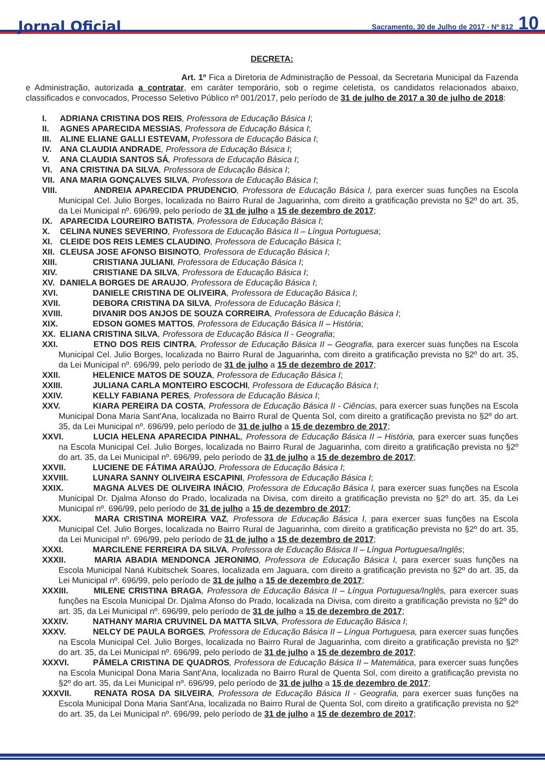Jornal Oficial Sacramento, 30 de Julho de 2017 - Nº 812 10
DECRETA:
Art. 1º Fica a Diretoria de Administração de Pessoal, da Secretaria Municipal da Fazenda e Administração, autorizada a contratar, em caráter temporário, sob o regime celetista, os candidatos relacionados abaixo, classificados e convocados, Processo Seletivo Público nº 001/2017, pelo período de 31 de julho de 2017 a 30 de julho de 2018:
I. ADRIANA CRISTINA DOS REIS, Professora de Educação Básica I;
II. AGNES APARECIDA MESSIAS, Professora de Educação Básica I;
III. ALINE ELIANE GALLI ESTEVAM, Professora de Educação Básica I;
IV. ANA CLAUDIA ANDRADE, Professora de Educação Básica I;
V. ANA CLAUDIA SANTOS SÁ, Professora de Educação Básica I;
VI. ANA CRISTINA DA SILVA, Professora de Educação Básica I;
VII. ANA MARIA GONÇALVES SILVA, Professora de Educação Básica I;
VIII. ANDREIA APARECIDA PRUDENCIO, Professora de Educação Básica I, para exercer suas funções na Escola Municipal Cel. Julio Borges, localizada no Bairro Rural de Jaguarinha, com direito a gratificação prevista no §2º do art. 35, da Lei Municipal nº. 696/99, pelo período de 31 de julho a 15 de dezembro de 2017;
IX. APARECIDA LOUREIRO BATISTA, Professora de Educação Básica I;
X. CELINA NUNES SEVERINO, Professora de Educação Básica II – Língua Portuguesa;
XI. CLEIDE DOS REIS LEMES CLAUDINO, Professora de Educação Básica I;
XII. CLEUSA JOSE AFONSO BISINOTO, Professora de Educação Básica I;
XIII. CRISTIANA JULIANI, Professora de Educação Básica I;
XIV. CRISTIANE DA SILVA, Professora de Educação Básica I;
XV. DANIELA BORGES DE ARAUJO, Professora de Educação Básica I;
XVI. DANIELE CRISTINA DE OLIVEIRA, Professora de Educação Básica I;
XVII. DEBORA CRISTINA DA SILVA, Professora de Educação Básica I;
XVIII. DIVANIR DOS ANJOS DE SOUZA CORREIRA, Professora de Educação Básica I;
XIX. EDSON GOMES MATTOS, Professora de Educação Básica II – História;
XX. ELIANA CRISTINA SILVA, Professora de Educação Básica II - Geografia;
XXI. ETNO DOS REIS CINTRA, Professor de Educação Básica II – Geografia, para exercer suas funções na Escola Municipal Cel. Julio Borges, localizada no Bairro Rural de Jaguarinha, com direito a gratificação prevista no §2º do art. 35, da Lei Municipal nº. 696/99, pelo período de 31 de julho a 15 de dezembro de 2017;
XXII. HELENICE MATOS DE SOUZA, Professora de Educação Básica I;
XXIII. JULIANA CARLA MONTEIRO ESCOCHI, Professora de Educação Básica I;
XXIV. KELLY FABIANA PERES, Professora de Educação Básica I;
XXV. KIARA PEREIRA DA COSTA, Professora de Educação Básica II - Ciências, para exercer suas funções na Escola Municipal Dona Maria Sant'Ana, localizada no Bairro Rural de Quenta Sol, com direito a gratificação prevista no §2º do art. 35, da Lei Municipal nº. 696/99, pelo período de 31 de julho a 15 de dezembro de 2017;
XXVI. LUCIA HELENA APARECIDA PINHAL, Professora de Educação Básica II – História, para exercer suas funções na Escola Municipal Cel. Julio Borges, localizada no Bairro Rural de Jaguarinha, com direito a gratificação prevista no §2º do art. 35, da Lei Municipal nº. 696/99, pelo período de 31 de julho a 15 de dezembro de 2017;
XXVII. LUCIENE DE FÁTIMA ARAÚJO, Professora de Educação Básica I;
XXVIII. LUNARA SANNY OLIVEIRA ESCAPINI, Professora de Educação Básica I;
XXIX. MAGNA ALVES DE OLIVEIRA INÁCIO, Professora de Educação Básica I, para exercer suas funções na Escola Municipal Dr. Djalma Afonso do Prado, localizada na Divisa, com direito a gratificação prevista no §2º do art. 35, da Lei Municipal nº. 696/99, pelo período de 31 de julho a 15 de dezembro de 2017;
XXX. MARA CRISTINA MOREIRA VAZ, Professora de Educação Básica I, para exercer suas funções na Escola Municipal Cel. Julio Borges, localizada no Bairro Rural de Jaguarinha, com direito a gratificação prevista no §2º do art. 35, da Lei Municipal nº. 696/99, pelo período de 31 de julho a 15 de dezembro de 2017;
XXXI. MARCILENE FERREIRA DA SILVA, Professora de Educação Básica II – Língua Portuguesa/Inglês;
XXXII. MARIA ABADIA MENDONCA JERONIMO, Professora de Educação Básica I, para exercer suas funções na Escola Municipal Naná Kubitschek Soares, localizada em Jaguara, com direito a gratificação prevista no §2º do art. 35, da Lei Municipal nº. 696/99, pelo período de 31 de julho a 15 de dezembro de 2017;
XXXIII. MILENE CRISTINA BRAGA, Professora de Educação Básica II – Língua Portuguesa/Inglês, para exercer suas funções na Escola Municipal Dr. Djalma Afonso do Prado, localizada na Divisa, com direito a gratificação prevista no §2º do art. 35, da Lei Municipal nº. 696/99, pelo período de 31 de julho a 15 de dezembro de 2017;
XXXIV. NATHANY MARIA CRUVINEL DA MATTA SILVA, Professora de Educação Básica I;
XXXV. NELCY DE PAULA BORGES, Professora de Educação Básica II – Língua Portuguesa, para exercer suas funções na Escola Municipal Cel. Julio Borges, localizada no Bairro Rural de Jaguarinha, com direito a gratificação prevista no §2º do art. 35, da Lei Municipal nº. 696/99, pelo período de 31 de julho a 15 de dezembro de 2017;
XXXVI. PÂMELA CRISTINA DE QUADROS, Professora de Educação Básica II – Matemática, para exercer suas funções na Escola Municipal Dona Maria Sant'Ana, localizada no Bairro Rural de Quenta Sol, com direito a gratificação prevista no §2º do art. 35, da Lei Municipal nº. 696/99, pelo período de 31 de julho a 15 de dezembro de 2017;
XXXVII. RENATA ROSA DA SILVEIRA, Professora de Educação Básica II - Geografia, para exercer suas funções na Escola Municipal Dona Maria Sant'Ana, localizada no Bairro Rural de Quenta Sol, com direito a gratificação prevista no §2º do art. 35, da Lei Municipal nº. 696/99, pelo período de 31 de julho a 15 de dezembro de 2017;